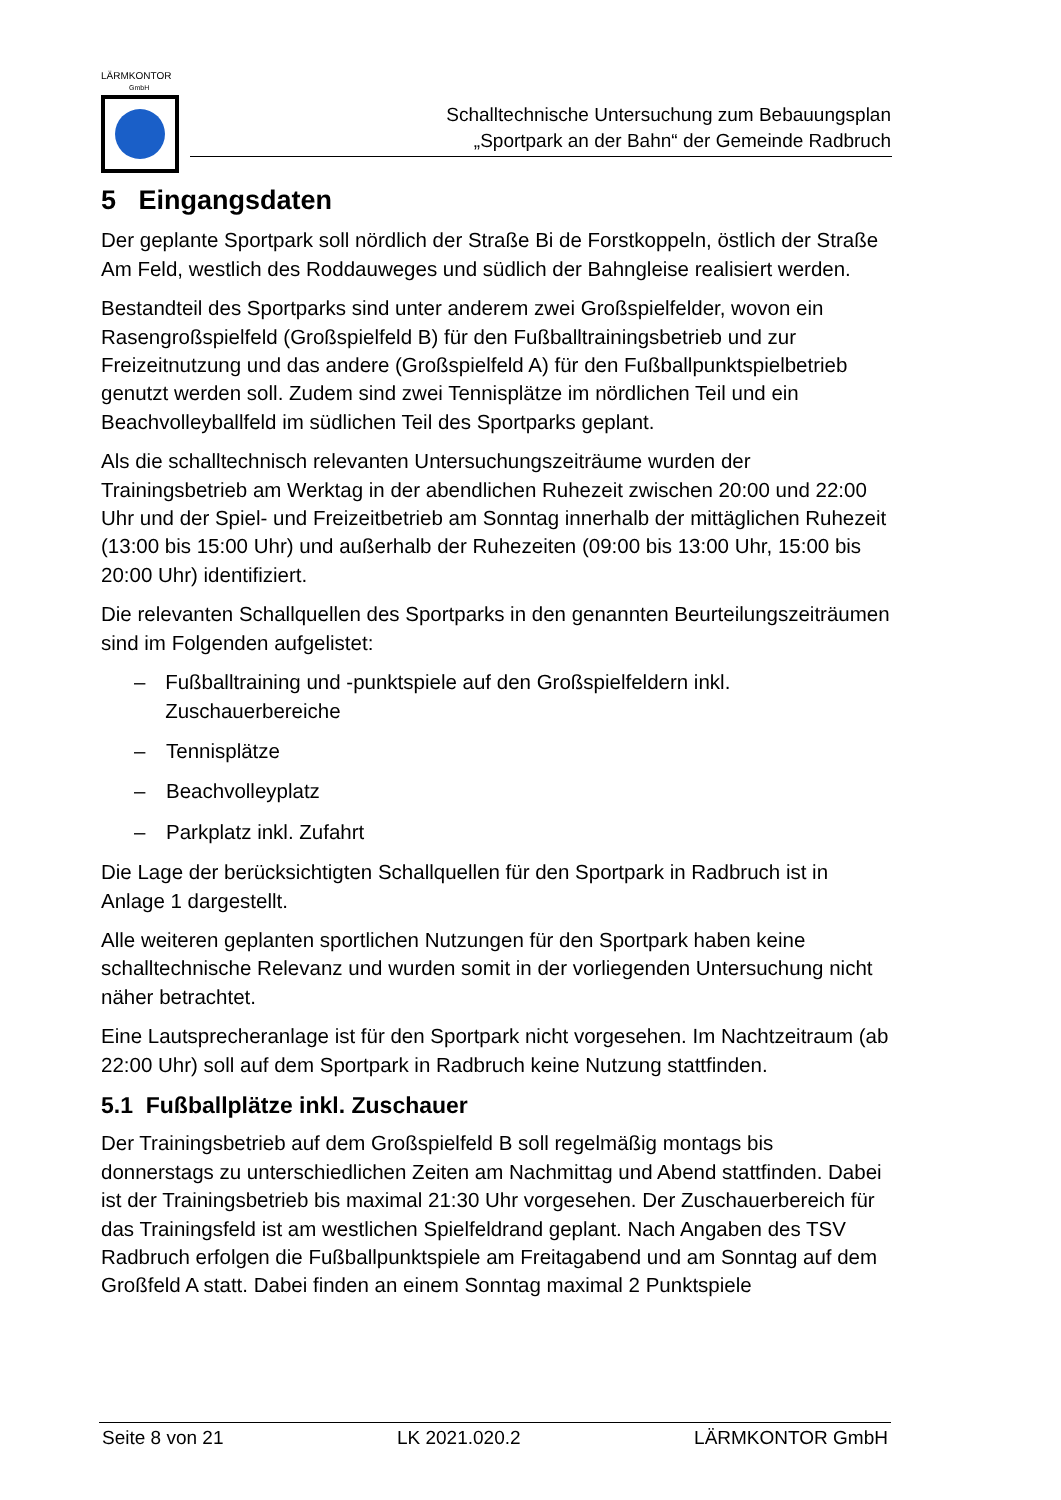LÄRMKONTOR
GmbH
Schalltechnische Untersuchung zum Bebauungsplan
„Sportpark an der Bahn“ der Gemeinde Radbruch
5 Eingangsdaten
Der geplante Sportpark soll nördlich der Straße Bi de Forstkoppeln, östlich der Straße Am Feld, westlich des Roddauweges und südlich der Bahngleise realisiert werden.
Bestandteil des Sportparks sind unter anderem zwei Großspielfelder, wovon ein Rasengroßspielfeld (Großspielfeld B) für den Fußballtrainingsbetrieb und zur Freizeitnutzung und das andere (Großspielfeld A) für den Fußballpunktspielbetrieb genutzt werden soll. Zudem sind zwei Tennisplätze im nördlichen Teil und ein Beachvolleyballfeld im südlichen Teil des Sportparks geplant.
Als die schalltechnisch relevanten Untersuchungszeiträume wurden der Trainingsbetrieb am Werktag in der abendlichen Ruhezeit zwischen 20:00 und 22:00 Uhr und der Spiel- und Freizeitbetrieb am Sonntag innerhalb der mittäglichen Ruhezeit (13:00 bis 15:00 Uhr) und außerhalb der Ruhezeiten (09:00 bis 13:00 Uhr, 15:00 bis 20:00 Uhr) identifiziert.
Die relevanten Schallquellen des Sportparks in den genannten Beurteilungszeiträumen sind im Folgenden aufgelistet:
– Fußballtraining und -punktspiele auf den Großspielfeldern inkl. Zuschauerbereiche
– Tennisplätze
– Beachvolleyplatz
– Parkplatz inkl. Zufahrt
Die Lage der berücksichtigten Schallquellen für den Sportpark in Radbruch ist in Anlage 1 dargestellt.
Alle weiteren geplanten sportlichen Nutzungen für den Sportpark haben keine schalltechnische Relevanz und wurden somit in der vorliegenden Untersuchung nicht näher betrachtet.
Eine Lautsprecheranlage ist für den Sportpark nicht vorgesehen. Im Nachtzeitraum (ab 22:00 Uhr) soll auf dem Sportpark in Radbruch keine Nutzung stattfinden.
5.1 Fußballplätze inkl. Zuschauer
Der Trainingsbetrieb auf dem Großspielfeld B soll regelmäßig montags bis donnerstags zu unterschiedlichen Zeiten am Nachmittag und Abend stattfinden. Dabei ist der Trainingsbetrieb bis maximal 21:30 Uhr vorgesehen. Der Zuschauerbereich für das Trainingsfeld ist am westlichen Spielfeldrand geplant. Nach Angaben des TSV Radbruch erfolgen die Fußballpunktspiele am Freitagabend und am Sonntag auf dem Großfeld A statt. Dabei finden an einem Sonntag maximal 2 Punktspiele
Seite 8 von 21 LK 2021.020.2 LÄRMKONTOR GmbH